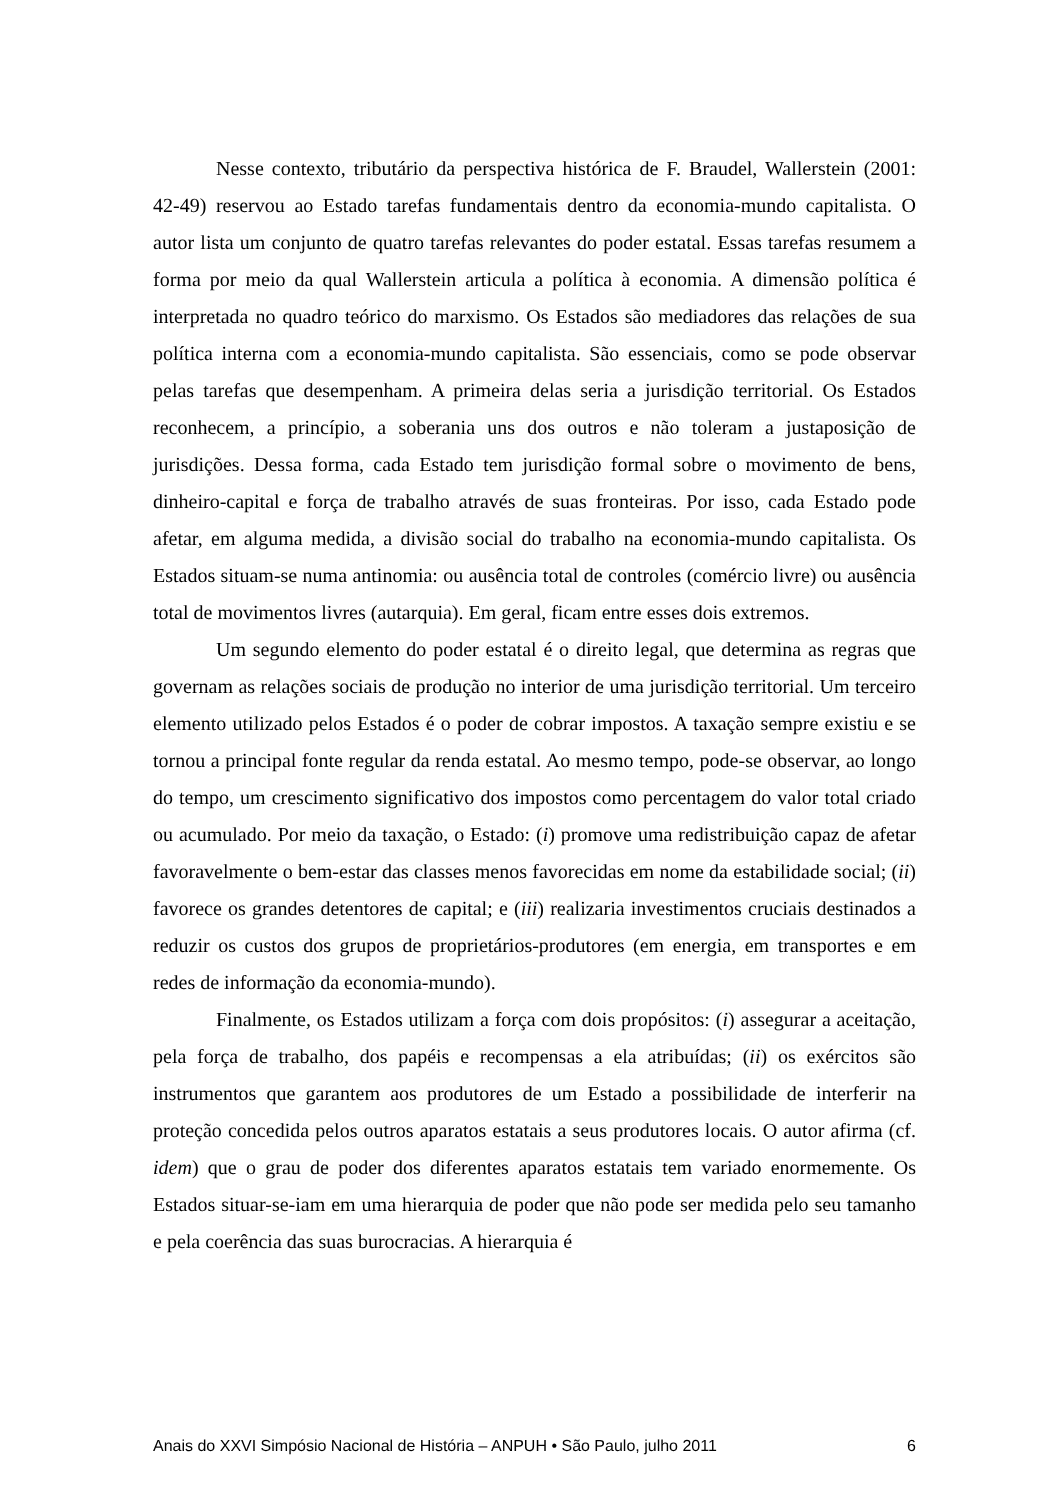Nesse contexto, tributário da perspectiva histórica de F. Braudel, Wallerstein (2001: 42-49) reservou ao Estado tarefas fundamentais dentro da economia-mundo capitalista. O autor lista um conjunto de quatro tarefas relevantes do poder estatal. Essas tarefas resumem a forma por meio da qual Wallerstein articula a política à economia. A dimensão política é interpretada no quadro teórico do marxismo. Os Estados são mediadores das relações de sua política interna com a economia-mundo capitalista. São essenciais, como se pode observar pelas tarefas que desempenham. A primeira delas seria a jurisdição territorial. Os Estados reconhecem, a princípio, a soberania uns dos outros e não toleram a justaposição de jurisdições. Dessa forma, cada Estado tem jurisdição formal sobre o movimento de bens, dinheiro-capital e força de trabalho através de suas fronteiras. Por isso, cada Estado pode afetar, em alguma medida, a divisão social do trabalho na economia-mundo capitalista. Os Estados situam-se numa antinomia: ou ausência total de controles (comércio livre) ou ausência total de movimentos livres (autarquia). Em geral, ficam entre esses dois extremos.
Um segundo elemento do poder estatal é o direito legal, que determina as regras que governam as relações sociais de produção no interior de uma jurisdição territorial. Um terceiro elemento utilizado pelos Estados é o poder de cobrar impostos. A taxação sempre existiu e se tornou a principal fonte regular da renda estatal. Ao mesmo tempo, pode-se observar, ao longo do tempo, um crescimento significativo dos impostos como percentagem do valor total criado ou acumulado. Por meio da taxação, o Estado: (i) promove uma redistribuição capaz de afetar favoravelmente o bem-estar das classes menos favorecidas em nome da estabilidade social; (ii) favorece os grandes detentores de capital; e (iii) realizaria investimentos cruciais destinados a reduzir os custos dos grupos de proprietários-produtores (em energia, em transportes e em redes de informação da economia-mundo).
Finalmente, os Estados utilizam a força com dois propósitos: (i) assegurar a aceitação, pela força de trabalho, dos papéis e recompensas a ela atribuídas; (ii) os exércitos são instrumentos que garantem aos produtores de um Estado a possibilidade de interferir na proteção concedida pelos outros aparatos estatais a seus produtores locais. O autor afirma (cf. idem) que o grau de poder dos diferentes aparatos estatais tem variado enormemente. Os Estados situar-se-iam em uma hierarquia de poder que não pode ser medida pelo seu tamanho e pela coerência das suas burocracias. A hierarquia é
Anais do XXVI Simpósio Nacional de História – ANPUH • São Paulo, julho 2011 6